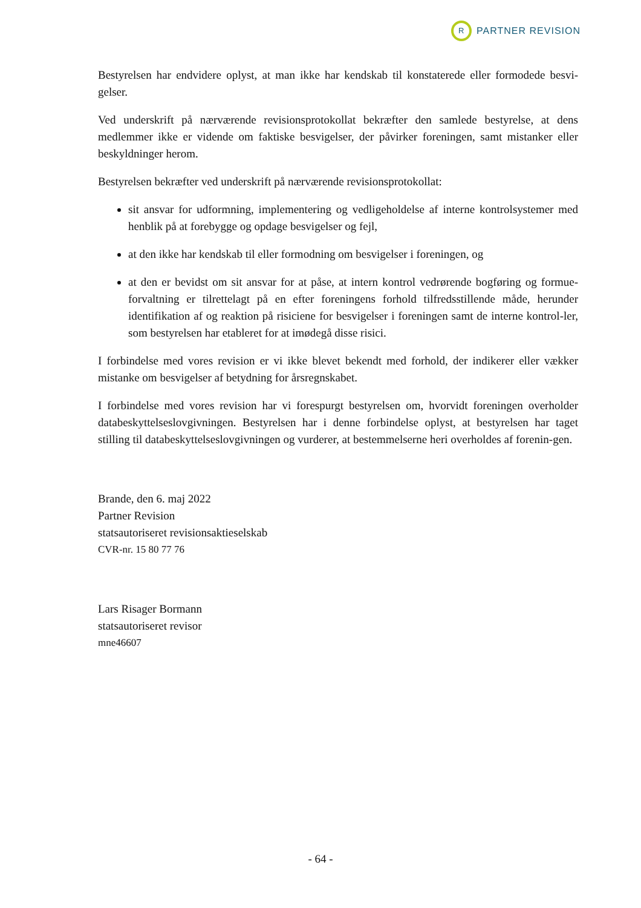R
PARTNER REVISION
Bestyrelsen har endvidere oplyst, at man ikke har kendskab til konstaterede eller formodede besvi-gelser.
Ved underskrift på nærværende revisionsprotokollat bekræfter den samlede bestyrelse, at dens medlemmer ikke er vidende om faktiske besvigelser, der påvirker foreningen, samt mistanker eller beskyldninger herom.
Bestyrelsen bekræfter ved underskrift på nærværende revisionsprotokollat:
sit ansvar for udformning, implementering og vedligeholdelse af interne kontrolsystemer med henblik på at forebygge og opdage besvigelser og fejl,
at den ikke har kendskab til eller formodning om besvigelser i foreningen, og
at den er bevidst om sit ansvar for at påse, at intern kontrol vedrørende bogføring og formue-forvaltning er tilrettelagt på en efter foreningens forhold tilfredsstillende måde, herunder identifikation af og reaktion på risiciene for besvigelser i foreningen samt de interne kontrol-ler, som bestyrelsen har etableret for at imødegå disse risici.
I forbindelse med vores revision er vi ikke blevet bekendt med forhold, der indikerer eller vækker mistanke om besvigelser af betydning for årsregnskabet.
I forbindelse med vores revision har vi forespurgt bestyrelsen om, hvorvidt foreningen overholder databeskyttelseslovgivningen. Bestyrelsen har i denne forbindelse oplyst, at bestyrelsen har taget stilling til databeskyttelseslovgivningen og vurderer, at bestemmelserne heri overholdes af forenin-gen.
Brande, den 6. maj 2022
Partner Revision
statsautoriseret revisionsaktieselskab
CVR-nr. 15 80 77 76
Lars Risager Bormann
statsautoriseret revisor
mne46607
- 64 -